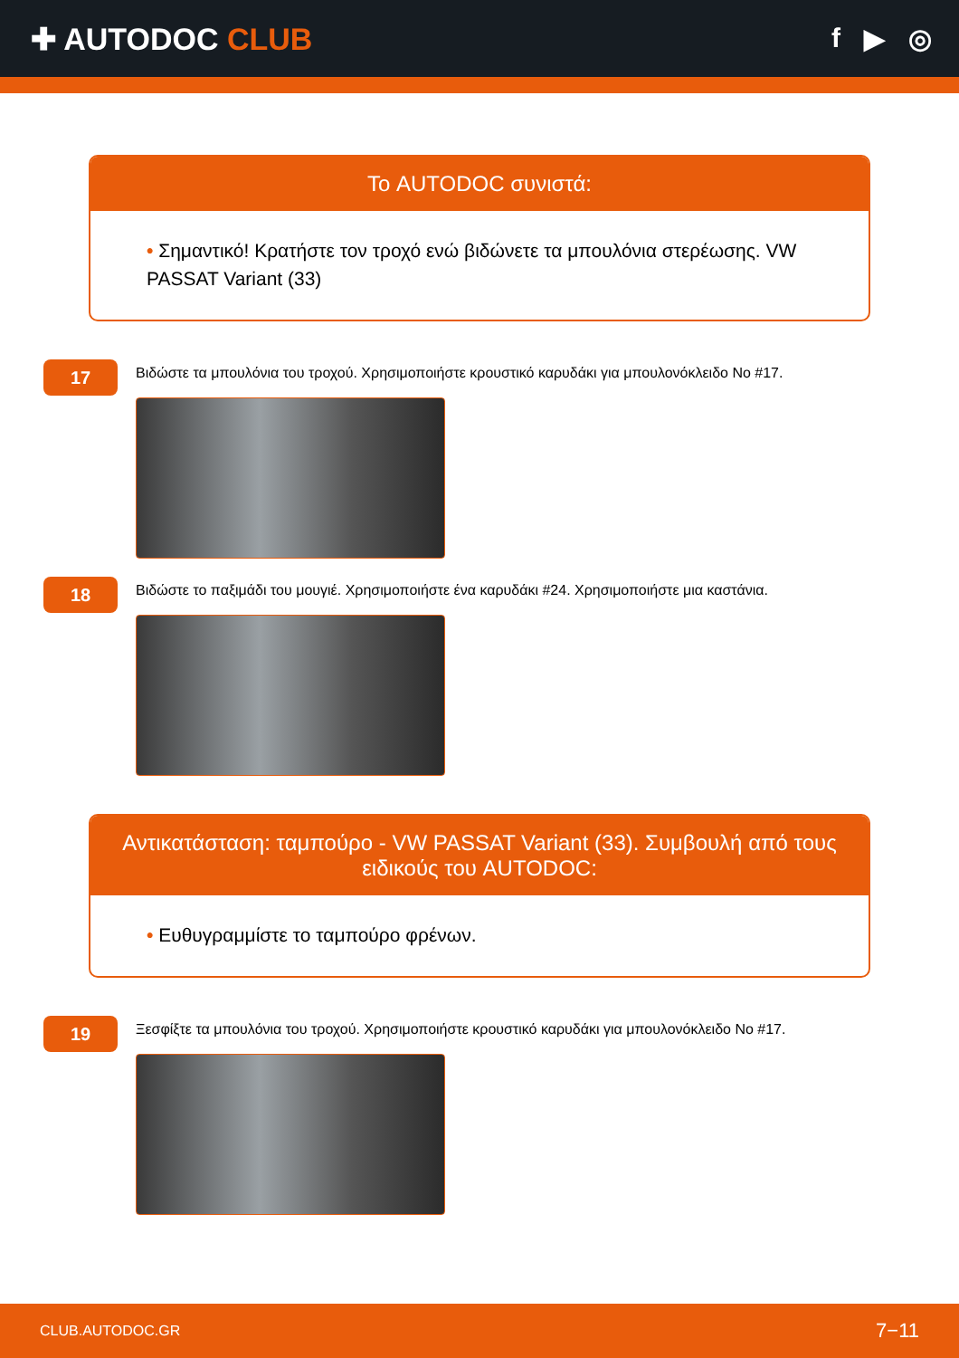✚ AUTODOC CLUB f ▶ ◎
Το AUTODOC συνιστά:
• Σημαντικό! Κρατήστε τον τροχό ενώ βιδώνετε τα μπουλόνια στερέωσης. VW PASSAT Variant (33)
17
Βιδώστε τα μπουλόνια του τροχού. Χρησιμοποιήστε κρουστικό καρυδάκι για μπουλονόκλειδο No #17.
18
Βιδώστε το παξιμάδι του μουγιέ. Χρησιμοποιήστε ένα καρυδάκι #24. Χρησιμοποιήστε μια καστάνια.
Αντικατάσταση: ταμπούρο - VW PASSAT Variant (33). Συμβουλή από τους ειδικούς του AUTODOC:
• Ευθυγραμμίστε το ταμπούρο φρένων.
19
Ξεσφίξτε τα μπουλόνια του τροχού. Χρησιμοποιήστε κρουστικό καρυδάκι για μπουλονόκλειδο No #17.
CLUB.AUTODOC.GR 7−11